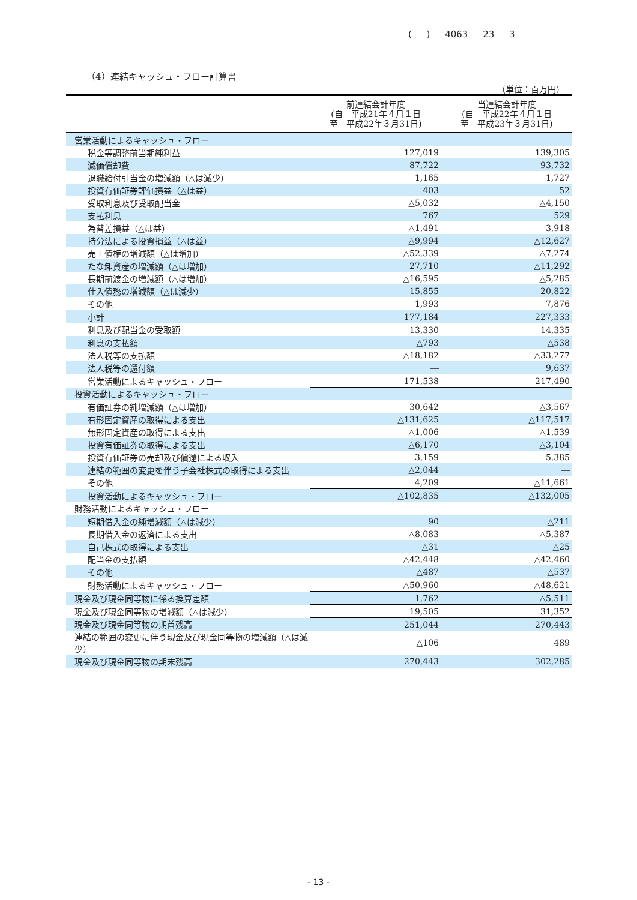( ) 4063 23 3
（4）連結キャッシュ・フロー計算書
（単位：百万円）
| | 前連結会計年度 (自 平成21年４月１日 至 平成22年３月31日) | 当連結会計年度 (自 平成22年４月１日 至 平成23年３月31日) |
| --- | --- | --- |
| 営業活動によるキャッシュ・フロー | | |
| 税金等調整前当期純利益 | 127,019 | 139,305 |
| 減価償却費 | 87,722 | 93,732 |
| 退職給付引当金の増減額（△は減少） | 1,165 | 1,727 |
| 投資有価証券評価損益（△は益） | 403 | 52 |
| 受取利息及び受取配当金 | △5,032 | △4,150 |
| 支払利息 | 767 | 529 |
| 為替差損益（△は益） | △1,491 | 3,918 |
| 持分法による投資損益（△は益） | △9,994 | △12,627 |
| 売上債権の増減額（△は増加） | △52,339 | △7,274 |
| たな卸資産の増減額（△は増加） | 27,710 | △11,292 |
| 長期前渡金の増減額（△は増加） | △16,595 | △5,285 |
| 仕入債務の増減額（△は減少） | 15,855 | 20,822 |
| その他 | 1,993 | 7,876 |
| 小計 | 177,184 | 227,333 |
| 利息及び配当金の受取額 | 13,330 | 14,335 |
| 利息の支払額 | △793 | △538 |
| 法人税等の支払額 | △18,182 | △33,277 |
| 法人税等の還付額 | ― | 9,637 |
| 営業活動によるキャッシュ・フロー | 171,538 | 217,490 |
| 投資活動によるキャッシュ・フロー | | |
| 有価証券の純増減額（△は増加） | 30,642 | △3,567 |
| 有形固定資産の取得による支出 | △131,625 | △117,517 |
| 無形固定資産の取得による支出 | △1,006 | △1,539 |
| 投資有価証券の取得による支出 | △6,170 | △3,104 |
| 投資有価証券の売却及び償還による収入 | 3,159 | 5,385 |
| 連結の範囲の変更を伴う子会社株式の取得による支出 | △2,044 | ― |
| その他 | 4,209 | △11,661 |
| 投資活動によるキャッシュ・フロー | △102,835 | △132,005 |
| 財務活動によるキャッシュ・フロー | | |
| 短期借入金の純増減額（△は減少） | 90 | △211 |
| 長期借入金の返済による支出 | △8,083 | △5,387 |
| 自己株式の取得による支出 | △31 | △25 |
| 配当金の支払額 | △42,448 | △42,460 |
| その他 | △487 | △537 |
| 財務活動によるキャッシュ・フロー | △50,960 | △48,621 |
| 現金及び現金同等物に係る換算差額 | 1,762 | △5,511 |
| 現金及び現金同等物の増減額（△は減少） | 19,505 | 31,352 |
| 現金及び現金同等物の期首残高 | 251,044 | 270,443 |
| 連結の範囲の変更に伴う現金及び現金同等物の増減額（△は減少） | △106 | 489 |
| 現金及び現金同等物の期末残高 | 270,443 | 302,285 |
- 13 -